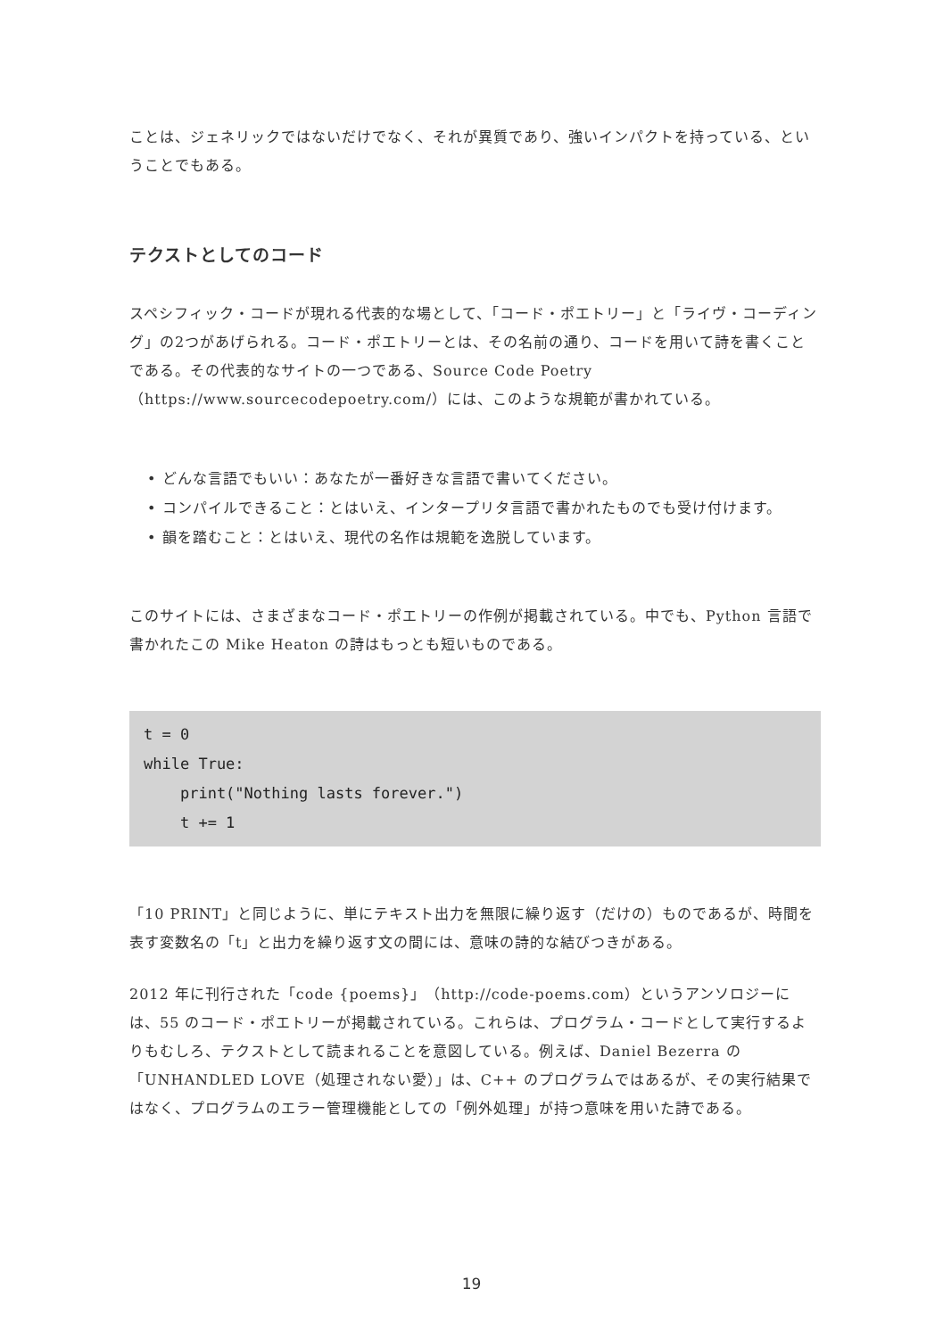ことは、ジェネリックではないだけでなく、それが異質であり、強いインパクトを持っている、ということでもある。
テクストとしてのコード
スペシフィック・コードが現れる代表的な場として、「コード・ポエトリー」と「ライヴ・コーディング」の2つがあげられる。コード・ポエトリーとは、その名前の通り、コードを用いて詩を書くことである。その代表的なサイトの一つである、Source Code Poetry（https://www.sourcecodepoetry.com/）には、このような規範が書かれている。
• どんな言語でもいい：あなたが一番好きな言語で書いてください。
• コンパイルできること：とはいえ、インタープリタ言語で書かれたものでも受け付けます。
• 韻を踏むこと：とはいえ、現代の名作は規範を逸脱しています。
このサイトには、さまざまなコード・ポエトリーの作例が掲載されている。中でも、Python 言語で書かれたこの Mike Heaton の詩はもっとも短いものである。
t = 0
while True:
    print("Nothing lasts forever.")
    t += 1
「10 PRINT」と同じように、単にテキスト出力を無限に繰り返す（だけの）ものであるが、時間を表す変数名の「t」と出力を繰り返す文の間には、意味の詩的な結びつきがある。
2012 年に刊行された「code {poems}」（http://code-poems.com）というアンソロジーには、55 のコード・ポエトリーが掲載されている。これらは、プログラム・コードとして実行するよりもむしろ、テクストとして読まれることを意図している。例えば、Daniel Bezerra の「UNHANDLED LOVE（処理されない愛）」は、C++ のプログラムではあるが、その実行結果ではなく、プログラムのエラー管理機能としての「例外処理」が持つ意味を用いた詩である。
19